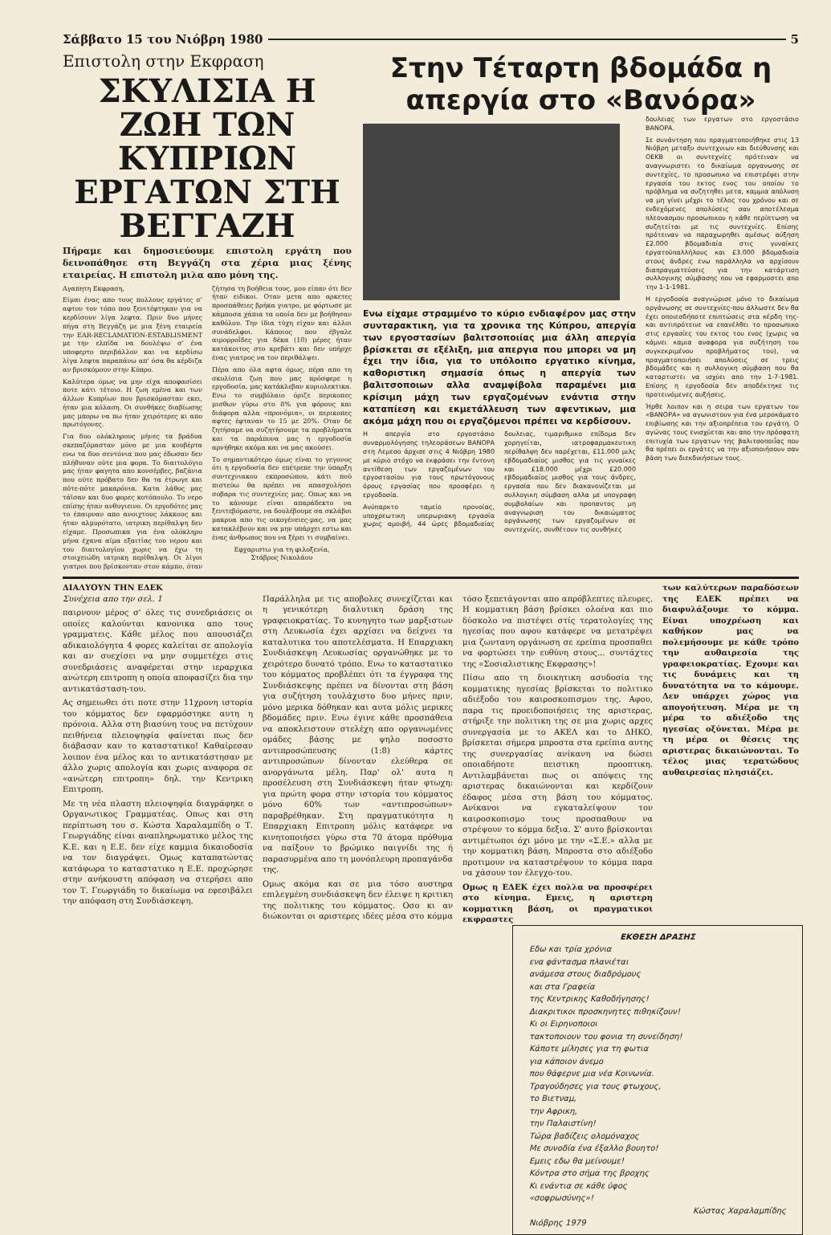Σάββατο 15 του Νιόβρη 1980 5
Επιστολη στην Εκφραση
ΣΚΥΛΙΣΙΑ Η ΖΩΗ ΤΩΝ ΚΥΠΡΙΩΝ ΕΡΓΑΤΩΝ ΣΤΗ ΒΕΓΓΑΖΗ
Πήραμε και δημοσιεύουμε επιστολη εργάτη που δεινοπάθησε στη Βεγγάζη στα χέρια μιας ξένης εταιρείας. Η επιστολη μιλα απο μόνη της.
Αγαπητη Εκφραση,
Είμαι ένας απο τους πολλους εργάτες σ' αφτον τον τόπο που ξενιτέφτηκαν για να κερδίσουν λίγα λεφτα. Πριν δυο μήνες πήγα στη Βεγγάζη με μια ξένη εταιρεία την EAR-RECLAMATION-ESTABLISMENT με την ελπίδα να δουλέψω σ' ένα υποφερτο περιβάλλον και να κερδίσω λίγα λεφτα παραπάνω απ' όσα θα κέρδιζα αν βρισκόμουν στην Κύπρο.
Καλύτερα όμως να μην είχα αποφασίσει ποτε κάτι τέτοιο. Η ζωη εμένα και των άλλων Κυπρίων που βρισκόμασταν εκει, ήταν μια κόλαση. Οι συνθήκες διαβίωσης μας μπορω να πω ήταν χειρότερες κι απο πρωτόγονες.
Για δυο ολόκληρους μήνες τα βράδυα σκεπαζόμασταν μόνο με μια κουβέρτα ενω τα δυο σεντόνια που μας έδωσαν δεν πλήθυναν ούτε μια φορα. Το διαιτολόγιο μας ήταν φαγητα απο κονσέρβες, βαζάνια που ούτε πρόβατο δεν θα τα έτρωγε και πότε-πότε μακαρόνια. Κατα λάθος μας τάϊσαν και δυο φορες κοτόπουλο. Το νερο επίσης ήταν ανθυγιεινο. Οι εργοδότες μας το έπαιρναν απο ανοιχτους λάκκους και ήταν αλμυρότατο, ιατρικη περίθαλψη δεν είχαμε. Προσωπικα για ένα ολόκληρο μήνα έχανα αίμα εξαιτίας του νερου και του διαιτολογίου χωρις να έχω τη στοιχειώδη ιατρικη περίθαλψη. Οι λίγοι γιατροι που βρίσκονταν στον κάμπο, όταν ζήτησα τη βοήθεια τους, μου είπαν ότι δεν ήταν ειδικοι. Οταν μετα απο αρκετες προσπάθειες βρήκα γιατρο, με φόρτωσε με κάμποσα χάπια τα οποία δεν με βοήθησαν καθόλου. Την ίδια τύχη είχαν και άλλοι συνάδελφοι. Κάποιος που έβγαλε αιμορροΐδες για δέκα (10) μέρες ήταν κατάκοιτος στο κρεβάτι και δεν υπήρχε ένας γιατρος να τον περιθάλψει.
Πέρα απο όλα αφτα όμως, πέρα απο τη σκυλίσια ζωη που μας πρόσφερε η εργοδοσία, μας κατάκλεβαν κυριολεκτικα. Ενω το συμβόλαιο όριζε περικοπες μισθων γύρω στο 8% για φόρους και διάφορα αλλα «προνόμια», οι περικοπες αφτες έφταναν το 15 με 20%. Οταν δε ζητήσαμε να συζητήσουμε τα προβλήματα και τα παράπονα μας η εργοδοσία αρνήθηκε ακόμα και να μας ακούσει.
Το σημαντικότερο όμως είναι το γεγονος ότι η εργοδοσία δεν επέτρεπε την ύπαρξη συντεχνιακου εκπροσώπου, κάτι πού πιστεύω θα πρέπει να απασχολήσει σοβαρα τις συντεχνίες μας. Οπως και να το κάνουμε είναι απαράδεκτο να ξενιτεβόμαστε, να δουλέβουμε σα σκλάβοι μακρυα απο τις οικογένειες-μας, να μας κατακλέβουν και να μην υπάρχει εστω και ένας άνθρωπος που να ξέρει τι συμβαίνει.
Εφχαριστω για τη φιλοξενία,
Στάβρος Νικολάου
Στην Τέταρτη βδομάδα η απεργία στο «Βανόρα»
Ενω είχαμε στραμμένο το κύριο ενδιαφέρον μας στην συνταρακτικη, για τα χρονικα της Κύπρου, απεργία των εργοστασίων βαλιτσοποιίας μια άλλη απεργία βρίσκεται σε εξέλιξη, μια απεργια που μπορει να μη έχει την ίδια, για το υπόλοιπο εργατικο κίνημα, καθοριστικη σημασία όπως η απεργία των βαλιτσοποιων αλλα αναμφίβολα παραμένει μια κρίσιμη μάχη των εργαζομένων ενάντια στην καταπίεση και εκμετάλλευση των αφεντικων, μια ακόμα μάχη που οι εργαζόμενοι πρέπει να κερδίσουν.
Η απεργία στο εργοστάσιο συναρμολόγησης τηλεοράσεων ΒΑΝΟΡΑ στη Λεμεσο άρχισε στις 4 Νιόβρη 1980 με κύριο στόχο να εκφράσει την έντονη αντίθεση των εργαζομένων του εργοστασίου για τους πρωτόγονους όρους εργασίας που προσφέρει η εργοδοσία.
Ανύπαρκτο ταμείο προνοίας, υποχρεωτικη υπερωριακη εργασία χωρις αμοιβή, 44 ώρες βδομαδιαίας δουλειας, τιμαριθμικο επίδομα δεν χορηγείται, ιατροφαρμακευτικη περίθαλψη δεν παρέχεται, £11.000 μιλς εβδομαδιαίος μισθος για τις γυναίκες και £18.000 μέχρι £20.000 εβδομαδιαίος μισθος για τους άνδρες, εργασία που δεν διακανονίζεται με συλλογικη σύμβαση αλλα με υπογραφη συμβολαίων και προπαντος μη αναγνωριση του δικαιώματος οργάνωσης των εργαζομένων σε συντεχνίες, συνθέτουν τις συνθήκες
δουλειας των εργατων στο εργοστάσιο ΒΑΝΟΡΑ.
Σε συνάντηση που πραγματοποιήθηκε στις 13 Νιόβρη μεταξυ συντεχνιων και διεύθυνσης και ΟΕΚΒ οι συντεχνίες πρότειναν να αναγνωριστει το δικαίωμα οργανωσης σε συντεχίες, το προσωπικο να επιστρέψει στην εργασία του εκτος ενος του οποίου το πρόβλημα να συζητηθει μετα, καμμια απόλυση να μη γίνει μέχρι το τέλος του χρόνου και σε ενδεχόμενες απολύσεις σαν αποτέλεσμα πλεονασμου προσωπικου η κάθε περίπτωση να συζητείται με τις συντεχνίες. Επίσης πρότειναν να παραχωρηθει αμέσως αύξηση £2.000 βδομαδιαία στις γυναίκες εργατοϋπαλλήλους και £3.000 βδομαδιαία στους άνδρες ενω παράλληλα να αρχίσουν διαπραγματεύσεις για την κατάρτιση συλλογικης σύμβασης που να εφαρμοστει απο την 1-1-1981.
Η εργοδοσία αναγνώρισε μόνο το δικαίωμα οργάνωσης σε συντεχνίες-που άλλωστε δεν θα έχει οποιεσδήποτε επιπτώσεις στα κέρδη της-και αντιπρότεινε να επανέλθει το προσωπικο στις εργασίες του εκτος του ενος (χωρις να κάμνει καμια αναφορα για συζήτηση του συγκεκριμένου προβλήματος του), να πραγματοποιήσει απολύσεις σε τρεις βδομάδες και η συλλογικη σύμβαση που θα καταρτιστει να ισχύει απο την 1-7-1981. Επίσης η εργοδοσία δεν αποδέκτηκε τις προτεινόμενες αυξήσεις.
Ήρθε λοιπον και η σειρα των εργατων του «ΒΑΝΟΡΑ» να αγωνιστουν για ένα μεροκάματο επιβίωσης και την αξιοπρέπεια του εργάτη. Ο αγώνας τους ενισχύεται και απο την πρόσφατη επιτυχία των εργατων της βαλιτσοποιΐας που θα πρέπει οι εργάτες να την αξιοποιήσουν σαν βάση των διεκδικήσεων τους.
ΔΙΑΛΥΟΥΝ ΤΗΝ ΕΔΕΚ
Συνέχεια απο την σελ. 1
παιρνουν μέρος σ' όλες τις συνεδριάσεις οι οποίες καλούνται κανονικα απο τους γραμματεις. Κάθε μέλος που απουσιάζει αδικαιολόγητα 4 φορες καλείται σε απολογία και αν συεχίσει να μην συμμετέχει στις συνεδριάσεις αναφέρεται στην ιεραρχικα ανώτερη επιτροπη η οποία αποφασίζει δια την αντικατάσταση-του.
Ας σημειωθει ότι ποτε στην 11χρονη ιστορία του κόμματος δεν εφαρμόστηκε αυτη η πρόνοια. Αλλα στη βιασύνη τους να πετύχουν πειθήνεια πλειοψηφία φαίνεται πως δεν διάβασαν καν το καταστατικο! Καθαίρεσαν λοιπον ένα μέλος και το αντικατάστησαν με άλλο χωρις απολογία και χωρις αναφορα σε «ανώτερη επιτροπη» δηλ. την Κεντρικη Επιτροπη.
Με τη νέα πλαστη πλειοψηφία διαγράφηκε ο Οργανωτικος Γραμματέας. Οπως και στη περίπτωση του σ. Κώστα Χαραλαμπίδη ο Τ. Γεωργιάδης είναι αναπληρωματικο μέλος της Κ.Ε. και η Ε.Ε. δεν είχε καμμια δικαιοδοσία να τον διαγράψει. Ομως καταπατώντας κατάφωρα το καταστατικο η Ε.Ε. προχώρησε στην ανήκουστη απόφαση να στερήσει απο τον Τ. Γεωργιάδη το δικαίωμα να εφεσιβάλει την απόφαση στη Συνδιάσκεψη.
Παράλληλα με τις αποβολες συνεχίζεται και η γενικότερη διαλυτικη δράση της γραφειοκρατίας. Το κυνηγητο των μαρξιστων στη Λευκωσία έχει αρχίσει να δείχνει τα καταλυτικα του αποτελέσματα. Η Επαρχιακη Συνδιάσκεψη Λευκωσίας οργανώθηκε με το χειρότερο δυνατό τρόπο. Ενω το καταστατικο του κόμματος προβλέπει ότι τα έγγραφα της Συνδιάσκεψης πρέπει να δίνονται στη βάση για συζήτηση τουλάχιστο δυο μήνες πριν, μόνο μερικα δόθηκαν και αυτα μόλις μερικες βδομάδες πριν. Ενω έγινε κάθε προσπάθεια να αποκλειστουν στελέχη απο οργανωμένες ομάδες βάσης με ψηλο ποσοστο αντιπροσώπευσης (1:8) κάρτες αντιπροσώπων δίνονταν ελεύθερα σε ανοργάνωτα μέλη. Παρ' ολ' αυτα η προσέλευση στη Συνδιάσκεψη ήταν φτωχη: για πρώτη φορα στην ιστορία του κόμματος μόνο 60% των «αντιπροσώπων» παραβρέθηκαν. Στη πραγματικότητα η Επαρχιακη Επιτροπη μόλις κατάφερε να κινητοποιήσει γύρω στα 70 άτομα πρόθυμα να παίξουν το βρώμικο παιγνίδι της ή παρασυρμένα απο τη μονόπλευρη προπαγάνδα της.
Ομως ακόμα και σε μια τόσο αυστηρα επιλεγμένη συνδιάσκεψη δεν έλειψε η κριτικη της πολιτικης του κόμματος. Οσο κι αν διώκονται οι αριστερες ιδέες μέσα στο κόμμα τόσο ξεπετάγονται απο απρόβλεπτες πλευρες. Η κομματικη βάση βρίσκει ολοένα και πιο δύσκολο να πιστέψει στίς τερατολογίες της ηγεσίας που αφου κατάφερε να μετατρέψει μια ζωντανη οργάνωση σε ερείπια προσπαθει να φορτώσει την ευθύνη στους... συντάχτες της «Σοσιαλιστικης Εκφρασης»!
Πίσω απο τη διοικητικη ασυδοσία της κομματικης ηγεσίας βρίσκεται το πολιτικο αδιέξοδο του καιροσκοπισμου της. Αφου, παρα τις προειδοποιήσεις της αριστερας, στήριξε την πολιτικη της σε μια χωρις αρχες συνεργασία με το ΑΚΕΛ και το ΔΗΚΟ, βρίσκεται σήμερα μπροστα στα ερείπια αυτης της συνεργασίας ανίκανη να δώσει οποιαδήποτε πειστικη προοπτικη. Αντιλαμβάνεται πως οι απόψεις της αριστερας δικαιώνονται και κερδίζουν έδαφος μέσα στη βάση του κόμματος. Ανίκανοι να εγκαταλείψουν τον καιροσκοπισμο τους προσπαθουν να στρέψουν το κόμμα δεξια. Σ' αυτο βρίσκονται αντιμέτωποι όχι μόνο με την «Σ.Ε.» αλλα με την κομματικη βάση. Μπροστα στο αδιέξοδο προτιμουν να καταστρέψουν το κόμμα παρα να χάσουν τον έλεγχο-του.
Ομως η ΕΔΕΚ έχει πολλα να προσφέρει στο κίνημα. Εμεις, η αριστερη κομματικη βάση, οι πραγματικοι εκφραστες
των καλύτερων παραδόσεων της ΕΔΕΚ πρέπει να διαφυλάξουμε το κόμμα. Είναι υποχρέωση και καθήκον μας να πολεμήσουμε με κάθε τρόπο την αυθαιρεσία της γραφειοκρατίας. Εχουμε και τις δυνάμεις και τη δυνατότητα να το κάμουμε. Δεν υπάρχει χώρος για απογοήτευση. Μέρα με τη μέρα το αδιέξοδο της ηγεσίας οξύνεται. Μέρα με τη μέρα οι θέσεις της αριστερας δικαιώνονται. Το τέλος μιας τερατώδους αυθαιρεσίας πλησιάζει.
ΕΚΘΕΣΗ ΔΡΑΣΗΣ
Εδω και τρία χρόνια
ενα φάντασμα πλανιέται
ανάμεσα στους διαδρόμους
και στα Γραφεία
της Κεντρικης Καθοδήγησης!
Διακριτικοι προσκηνητες πιθηκίζουν!
Κι οι Ειρηνοποιοι
τακτοποιουν του φονια τη συνείδηση!
Κάποτε μίλησες για τη φωτια
για κάποιον άνεμο
που θάφερνε μια νέα Κοινωνία.
Τραγούδησες για τους φτωχους,
το Βιετναμ,
την Αφρικη,
την Παλαιστίνη!
Τώρα βαδίζεις ολομόναχος
Με συνοδία ένα έξαλλο βουητο!
Εμεις εδω θα μείνουμε!
Κόντρα στο σήμα της βροχης
Κι ενάντια σε κάθε ύφος
«σοφρωσύνης»!
Κώστας Χαραλαμπίδης
Νιόβρης 1979